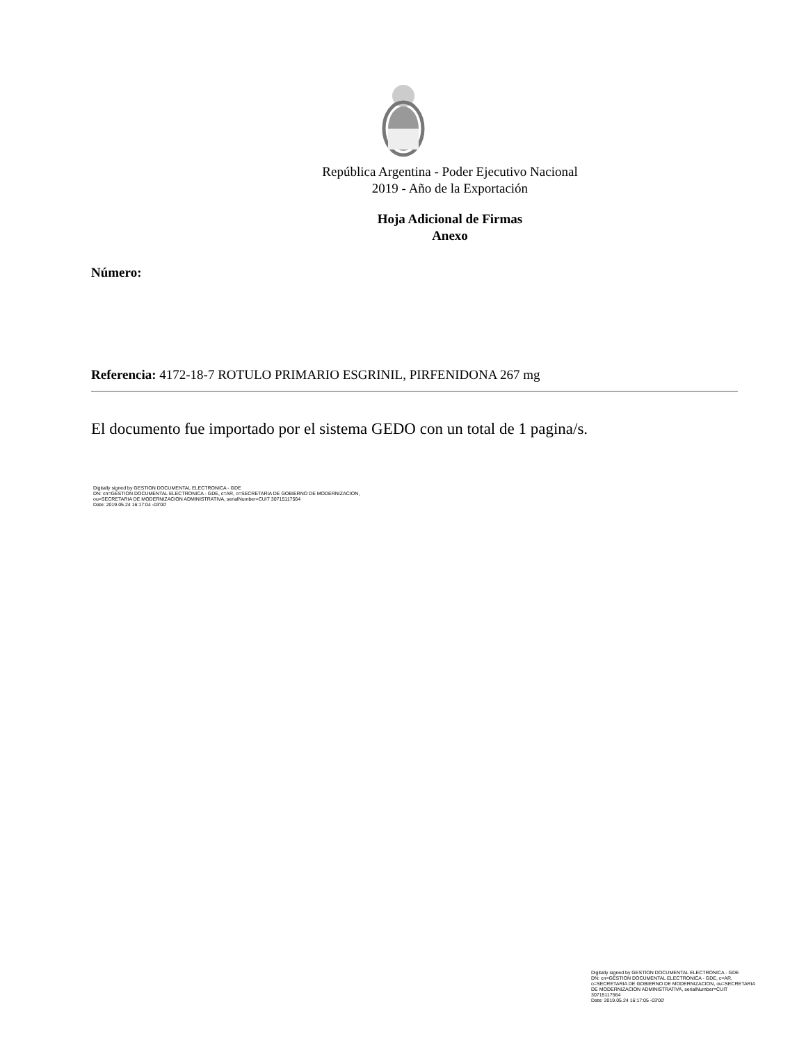República Argentina - Poder Ejecutivo Nacional
2019 - Año de la Exportación
Hoja Adicional de Firmas
Anexo
Número:
Referencia: 4172-18-7 ROTULO PRIMARIO ESGRINIL, PIRFENIDONA 267 mg
El documento fue importado por el sistema GEDO con un total de 1 pagina/s.
Digitally signed by GESTION DOCUMENTAL ELECTRONICA - GDE
DN: cn=GESTION DOCUMENTAL ELECTRONICA - GDE, c=AR, o=SECRETARIA DE GOBIERNO DE MODERNIZACION,
ou=SECRETARIA DE MODERNIZACION ADMINISTRATIVA, serialNumber=CUIT 30715117564
Date: 2019.05.24 16:17:04 -03'00'
Digitally signed by GESTION DOCUMENTAL ELECTRONICA - GDE
DN: cn=GESTION DOCUMENTAL ELECTRONICA - GDE, c=AR, o=SECRETARIA DE GOBIERNO DE MODERNIZACION, ou=SECRETARIA DE MODERNIZACION ADMINISTRATIVA, serialNumber=CUIT 30715117564
Date: 2019.05.24 16:17:05 -03'00'